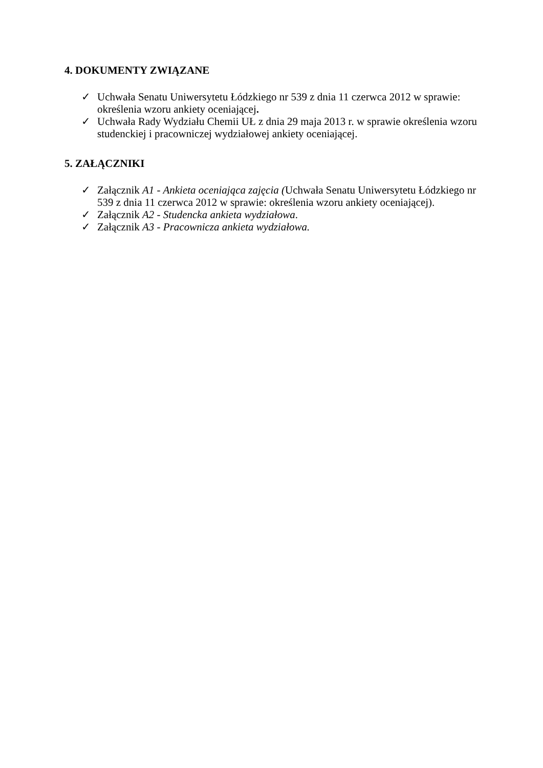4. DOKUMENTY ZWIĄZANE
✓ Uchwała Senatu Uniwersytetu Łódzkiego nr 539 z dnia 11 czerwca 2012 w sprawie: określenia wzoru ankiety oceniającej.
✓ Uchwała Rady Wydziału Chemii UŁ z dnia 29 maja 2013 r. w sprawie określenia wzoru studenckiej i pracowniczej wydziałowej ankiety oceniającej.
5. ZAŁĄCZNIKI
✓ Załącznik A1 - Ankieta oceniająca zajęcia (Uchwała Senatu Uniwersytetu Łódzkiego nr 539 z dnia 11 czerwca 2012 w sprawie: określenia wzoru ankiety oceniającej).
✓ Załącznik A2 - Studencka ankieta wydziałowa.
✓ Załącznik A3 - Pracownicza ankieta wydziałowa.